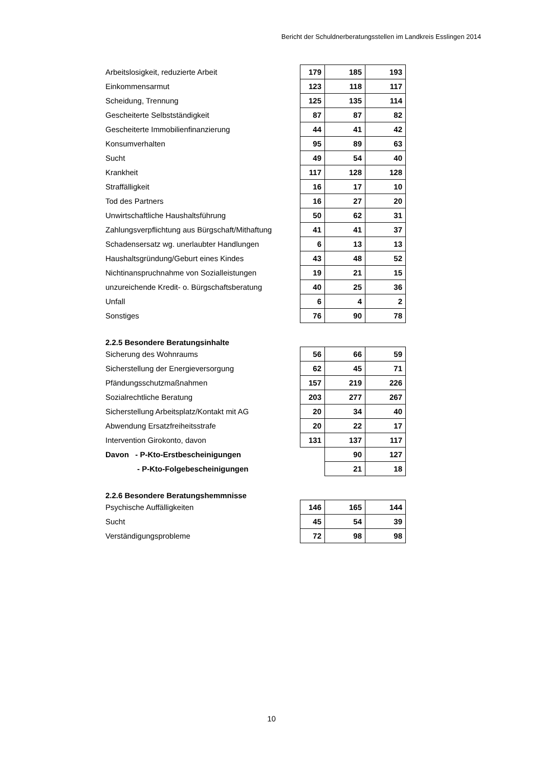Bericht der Schuldnerberatungsstellen im Landkreis Esslingen 2014
| Arbeitslosigkeit, reduzierte Arbeit | 179 | 185 | 193 |
| Einkommensarmut | 123 | 118 | 117 |
| Scheidung, Trennung | 125 | 135 | 114 |
| Gescheiterte Selbstständigkeit | 87 | 87 | 82 |
| Gescheiterte Immobilienfinanzierung | 44 | 41 | 42 |
| Konsumverhalten | 95 | 89 | 63 |
| Sucht | 49 | 54 | 40 |
| Krankheit | 117 | 128 | 128 |
| Straffälligkeit | 16 | 17 | 10 |
| Tod des Partners | 16 | 27 | 20 |
| Unwirtschaftliche Haushaltsführung | 50 | 62 | 31 |
| Zahlungsverpflichtung aus Bürgschaft/Mithaftung | 41 | 41 | 37 |
| Schadensersatz wg. unerlaubter Handlungen | 6 | 13 | 13 |
| Haushaltsgründung/Geburt eines Kindes | 43 | 48 | 52 |
| Nichtinanspruchnahme von Sozialleistungen | 19 | 21 | 15 |
| unzureichende Kredit- o. Bürgschaftsberatung | 40 | 25 | 36 |
| Unfall | 6 | 4 | 2 |
| Sonstiges | 76 | 90 | 78 |
| 2.2.5 Besondere Beratungsinhalte | | | |
| Sicherung des Wohnraums | 56 | 66 | 59 |
| Sicherstellung der Energieversorgung | 62 | 45 | 71 |
| Pfändungsschutzmaßnahmen | 157 | 219 | 226 |
| Sozialrechtliche Beratung | 203 | 277 | 267 |
| Sicherstellung Arbeitsplatz/Kontakt mit AG | 20 | 34 | 40 |
| Abwendung Ersatzfreiheitsstrafe | 20 | 22 | 17 |
| Intervention Girokonto, davon | 131 | 137 | 117 |
| Davon - P-Kto-Erstbescheinigungen | | 90 | 127 |
| - P-Kto-Folgebescheinigungen | | 21 | 18 |
| 2.2.6 Besondere Beratungshemmnisse | | | |
| Psychische Auffälligkeiten | 146 | 165 | 144 |
| Sucht | 45 | 54 | 39 |
| Verständigungsprobleme | 72 | 98 | 98 |
10